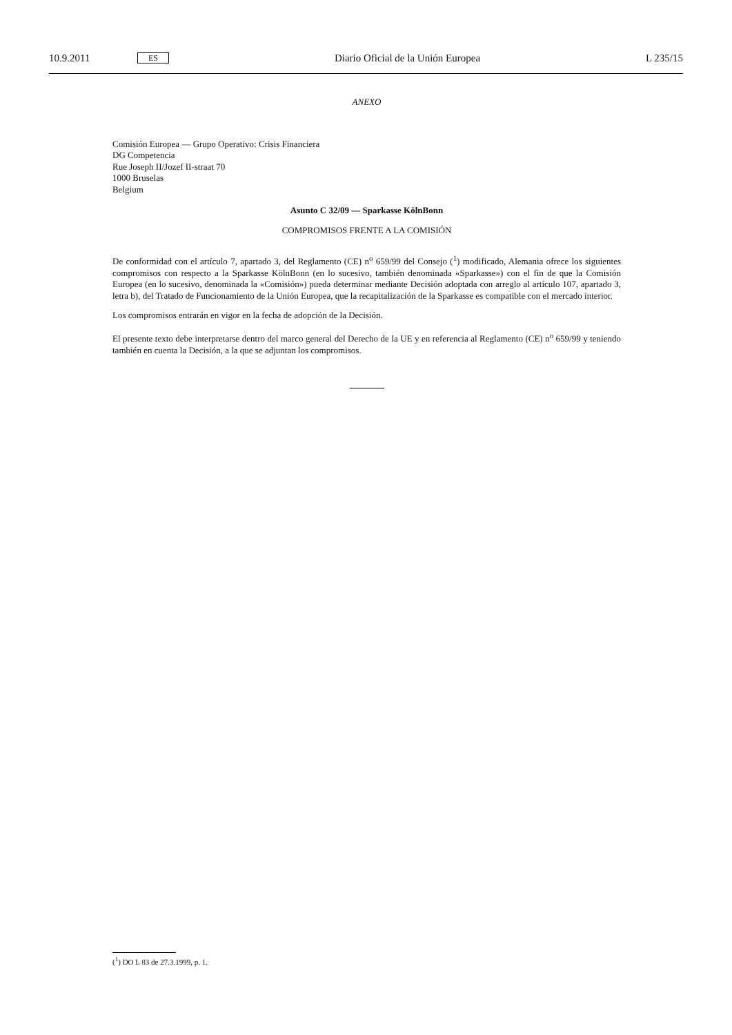10.9.2011 ES Diario Oficial de la Unión Europea L 235/15
ANEXO
Comisión Europea — Grupo Operativo: Crisis Financiera
DG Competencia
Rue Joseph II/Jozef II-straat 70
1000 Bruselas
Belgium
Asunto C 32/09 — Sparkasse KölnBonn
COMPROMISOS FRENTE A LA COMISIÓN
De conformidad con el artículo 7, apartado 3, del Reglamento (CE) n<sup>o</sup> 659/99 del Consejo (<sup>1</sup>) modificado, Alemania ofrece los siguientes compromisos con respecto a la Sparkasse KölnBonn (en lo sucesivo, también denominada «Sparkasse») con el fin de que la Comisión Europea (en lo sucesivo, denominada la «Comisión») pueda determinar mediante Decisión adoptada con arreglo al artículo 107, apartado 3, letra b), del Tratado de Funcionamiento de la Unión Europea, que la recapitalización de la Sparkasse es compatible con el mercado interior.
Los compromisos entrarán en vigor en la fecha de adopción de la Decisión.
El presente texto debe interpretarse dentro del marco general del Derecho de la UE y en referencia al Reglamento (CE) n<sup>o</sup> 659/99 y teniendo también en cuenta la Decisión, a la que se adjuntan los compromisos.
(<sup>1</sup>) DO L 83 de 27.3.1999, p. 1.